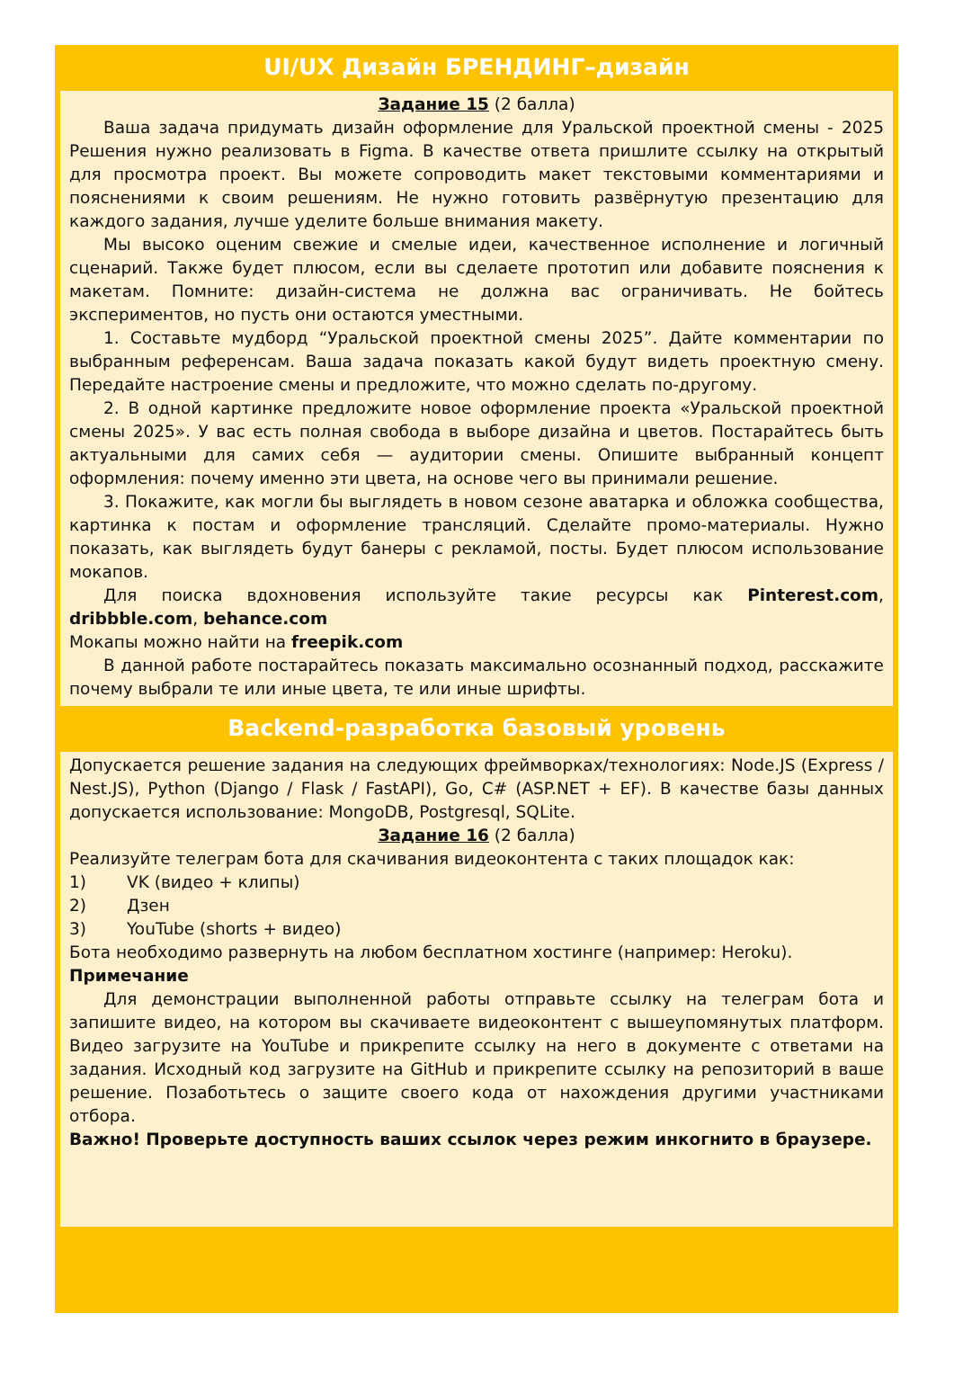UI/UX Дизайн БРЕНДИНГ–дизайн
Задание 15 (2 балла)
Ваша задача придумать дизайн оформление для Уральской проектной смены - 2025 Решения нужно реализовать в Figma. В качестве ответа пришлите ссылку на открытый для просмотра проект. Вы можете сопроводить макет текстовыми комментариями и пояснениями к своим решениям. Не нужно готовить развёрнутую презентацию для каждого задания, лучше уделите больше внимания макету.
Мы высоко оценим свежие и смелые идеи, качественное исполнение и логичный сценарий. Также будет плюсом, если вы сделаете прототип или добавите пояснения к макетам. Помните: дизайн-система не должна вас ограничивать. Не бойтесь экспериментов, но пусть они остаются уместными.
1. Составьте мудборд “Уральской проектной смены 2025”. Дайте комментарии по выбранным референсам. Ваша задача показать какой будут видеть проектную смену. Передайте настроение смены и предложите, что можно сделать по-другому.
2. В одной картинке предложите новое оформление проекта «Уральской проектной смены 2025». У вас есть полная свобода в выборе дизайна и цветов. Постарайтесь быть актуальными для самих себя — аудитории смены. Опишите выбранный концепт оформления: почему именно эти цвета, на основе чего вы принимали решение.
3. Покажите, как могли бы выглядеть в новом сезоне аватарка и обложка сообщества, картинка к постам и оформление трансляций. Сделайте промо-материалы. Нужно показать, как выглядеть будут банеры с рекламой, посты. Будет плюсом использование мокапов.
Для поиска вдохновения используйте такие ресурсы как Pinterest.com, dribbble.com, behance.com
Мокапы можно найти на freepik.com
В данной работе постарайтесь показать максимально осознанный подход, расскажите почему выбрали те или иные цвета, те или иные шрифты.
Backend-разработка базовый уровень
Допускается решение задания на следующих фреймворках/технологиях: Node.JS (Express / Nest.JS), Python (Django / Flask / FastAPI), Go, C# (ASP.NET + EF). В качестве базы данных допускается использование: MongoDB, Postgresql, SQLite.
Задание 16 (2 балла)
Реализуйте телеграм бота для скачивания видеоконтента с таких площадок как:
1) VK (видео + клипы)
2) Дзен
3) YouTube (shorts + видео)
Бота необходимо развернуть на любом бесплатном хостинге (например: Heroku).
Примечание
Для демонстрации выполненной работы отправьте ссылку на телеграм бота и запишите видео, на котором вы скачиваете видеоконтент с вышеупомянутых платформ. Видео загрузите на YouTube и прикрепите ссылку на него в документе с ответами на задания. Исходный код загрузите на GitHub и прикрепите ссылку на репозиторий в ваше решение. Позаботьтесь о защите своего кода от нахождения другими участниками отбора.
Важно! Проверьте доступность ваших ссылок через режим инкогнито в браузере.